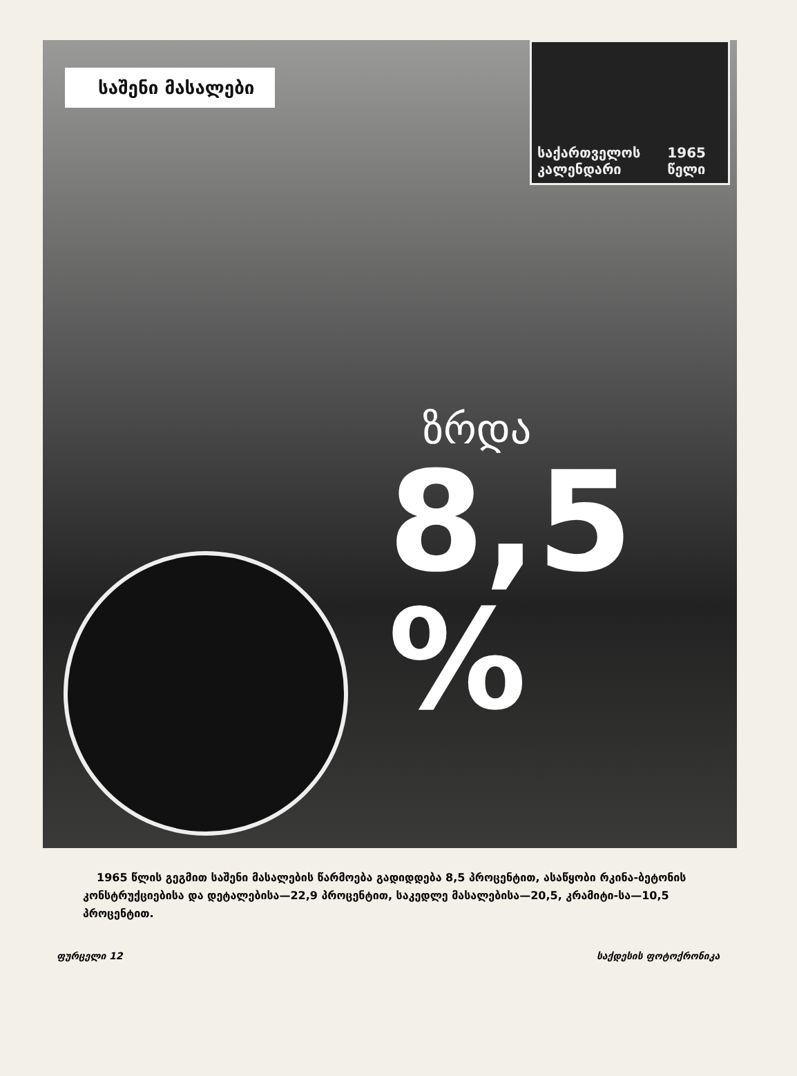საშენი მასალები
საქართველოს კალენდარი 1965 წელი
ზრდა
8,5 %
1965 წლის გეგმით საშენი მასალების წარმოება გადიდდება 8,5 პროცენტით, ასაწყობი რკინა-ბეტონის კონსტრუქციებისა და დეტალებისა—22,9 პროცენტით, საკედლე მასალებისა—20,5, კრამიტი-სა—10,5 პროცენტით.
ფურცელი 12 საქდესის ფოტოქრონიკა